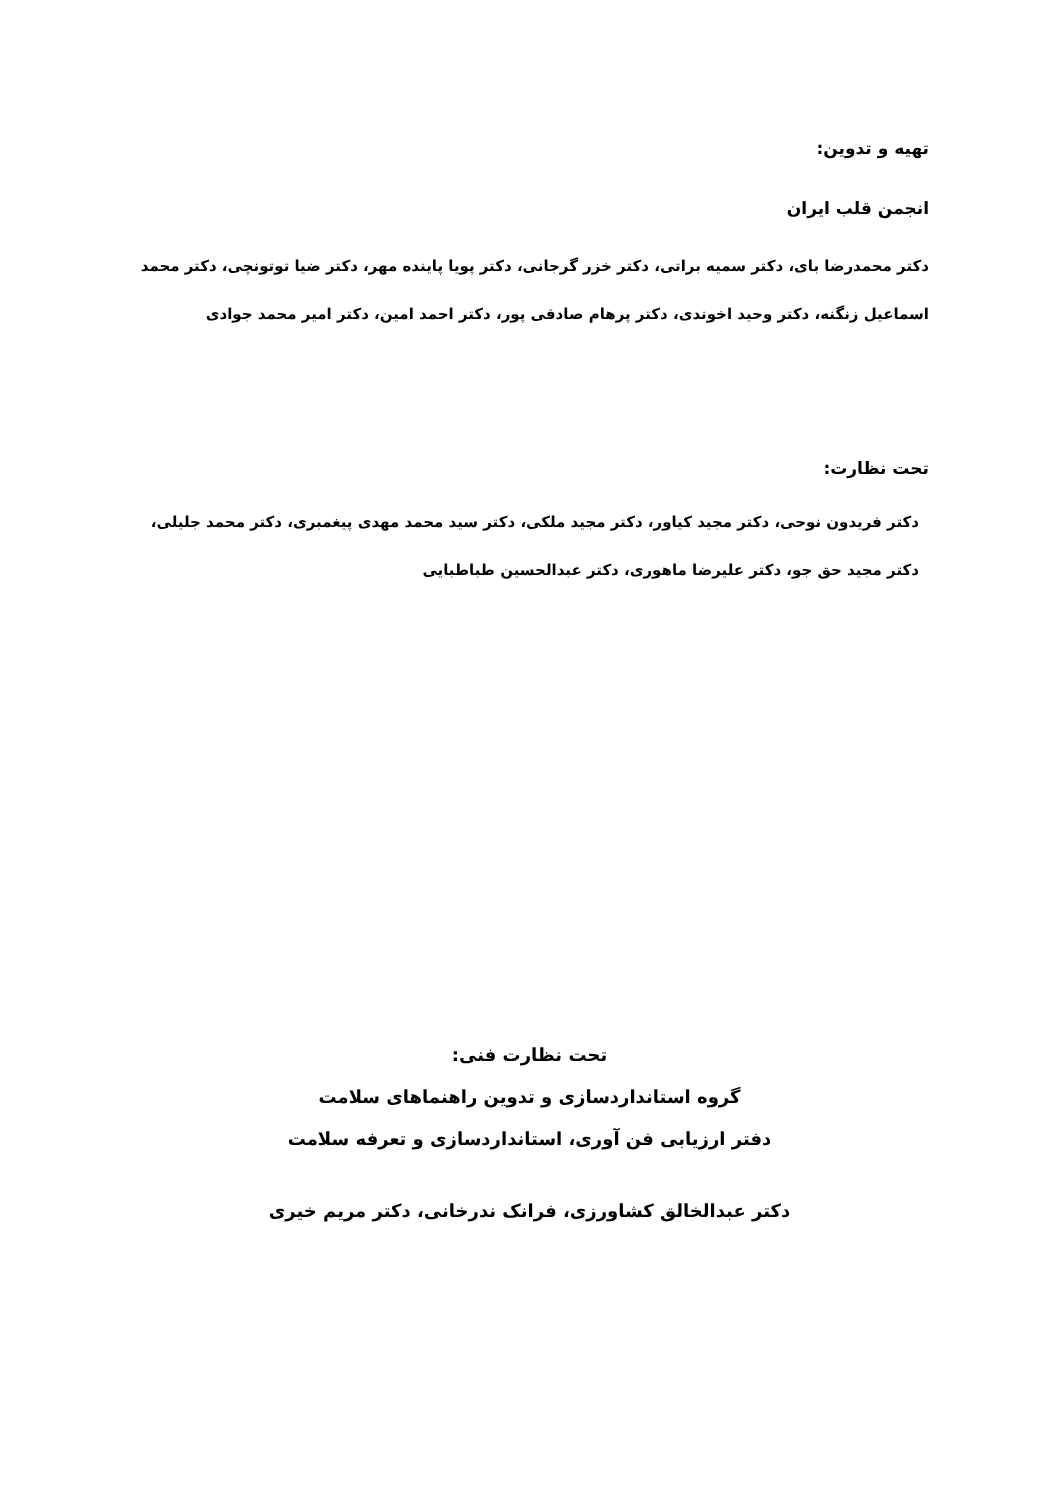تهیه و تدوین:
انجمن قلب ایران
دکتر محمدرضا بای، دکتر سمیه براتی، دکتر خزر گرجانی، دکتر پویا پاینده مهر، دکتر ضیا توتونچی، دکتر محمد اسماعیل زنگنه، دکتر وحید اخوندی، دکتر پرهام صادقی پور، دکتر احمد امین، دکتر امیر محمد جوادی
تحت نظارت:
دکتر فریدون نوحی، دکتر مجید کیاور، دکتر مجید ملکی، دکتر سید محمد مهدی پیغمبری، دکتر محمد جلیلی، دکتر مجید حق جو، دکتر علیرضا ماهوری، دکتر عبدالحسین طباطبایی
تحت نظارت فنی:
گروه استانداردسازی و تدوین راهنماهای سلامت
دفتر ارزیابی فن آوری، استانداردسازی و تعرفه سلامت
دکتر عبدالخالق کشاورزی، فرانک ندرخانی، دکتر مریم خیری